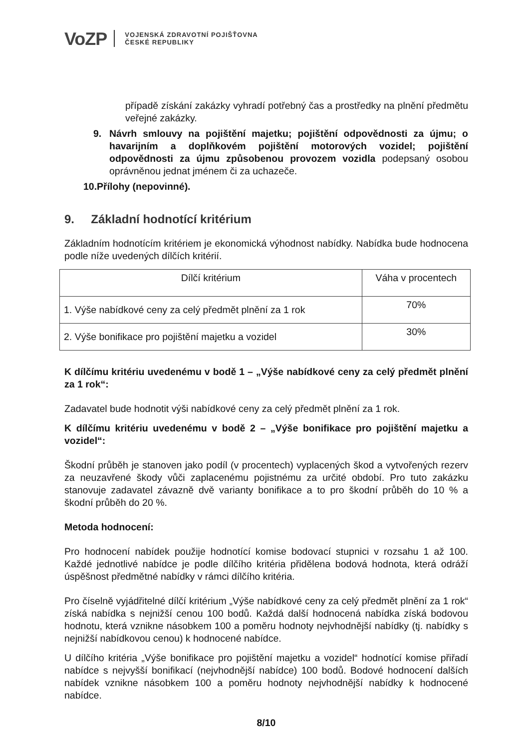VoZP
VOJENSKÁ ZDRAVOTNÍ POJIŠŤOVNA
ČESKÉ REPUBLIKY
případě získání zakázky vyhradí potřebný čas a prostředky na plnění předmětu veřejné zakázky.
9. Návrh smlouvy na pojištění majetku; pojištění odpovědnosti za újmu; o havarijním a doplňkovém pojištění motorových vozidel; pojištění odpovědnosti za újmu způsobenou provozem vozidla podepsaný osobou oprávněnou jednat jménem či za uchazeče.
10.Přílohy (nepovinné).
9. Základní hodnotící kritérium
Základním hodnotícím kritériem je ekonomická výhodnost nabídky. Nabídka bude hodnocena podle níže uvedených dílčích kritérií.
| Dílčí kritérium | Váha v procentech |
| --- | --- |
| 1. Výše nabídkové ceny za celý předmět plnění za 1 rok | 70% |
| 2. Výše bonifikace pro pojištění majetku a vozidel | 30% |
K dílčímu kritériu uvedenému v bodě 1 – „Výše nabídkové ceny za celý předmět plnění za 1 rok“:
Zadavatel bude hodnotit výši nabídkové ceny za celý předmět plnění za 1 rok.
K dílčímu kritériu uvedenému v bodě 2 – „Výše bonifikace pro pojištění majetku a vozidel“:
Škodní průběh je stanoven jako podíl (v procentech) vyplacených škod a vytvořených rezerv za neuzavřené škody vůči zaplacenému pojistnému za určité období. Pro tuto zakázku stanovuje zadavatel závazně dvě varianty bonifikace a to pro škodní průběh do 10 % a škodní průběh do 20 %.
Metoda hodnocení:
Pro hodnocení nabídek použije hodnotící komise bodovací stupnici v rozsahu 1 až 100. Každé jednotlivé nabídce je podle dílčího kritéria přidělena bodová hodnota, která odráží úspěšnost předmětné nabídky v rámci dílčího kritéria.
Pro číselně vyjádřitelné dílčí kritérium „Výše nabídkové ceny za celý předmět plnění za 1 rok“ získá nabídka s nejnižší cenou 100 bodů. Každá další hodnocená nabídka získá bodovou hodnotu, která vznikne násobkem 100 a poměru hodnoty nejvhodnější nabídky (tj. nabídky s nejnižší nabídkovou cenou) k hodnocené nabídce.
U dílčího kritéria „Výše bonifikace pro pojištění majetku a vozidel“ hodnotící komise přiřadí nabídce s nejvyšší bonifikací (nejvhodnější nabídce) 100 bodů. Bodové hodnocení dalších nabídek vznikne násobkem 100 a poměru hodnoty nejvhodnější nabídky k hodnocené nabídce.
8/10